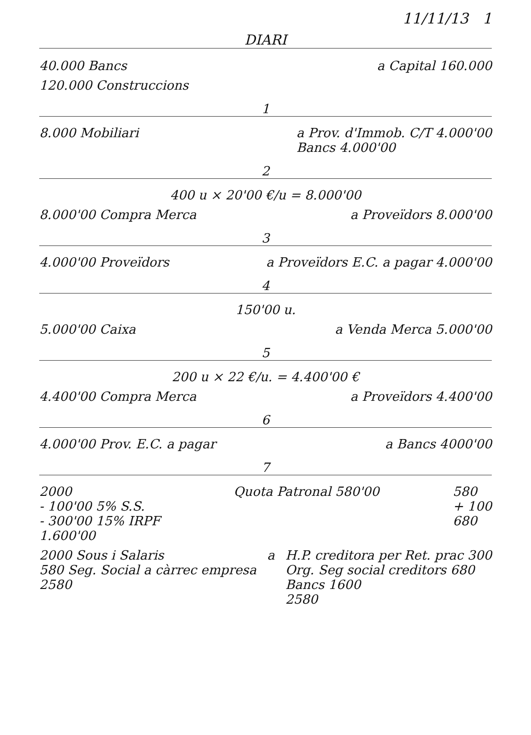11/11/13 1
DIARI
40.000 Bancs a Capital 160.000
120.000 Construccions
1
8.000 Mobiliari a Prov. d'Immob. C/T 4.000'00
Bancs 4.000'00
2
400 u × 20'00 €/u = 8.000'00
8.000'00 Compra Merca a Proveïdors 8.000'00
3
4.000'00 Proveïdors a Proveïdors E.C. a pagar 4.000'00
4
150'00 u.
5.000'00 Caixa a Venda Merca 5.000'00
5
200 u × 22 €/u. = 4.400'00 €
4.400'00 Compra Merca a Proveïdors 4.400'00
6
4.000'00 Prov. E.C. a pagar a Bancs 4000'00
7
2000
- 100'00 5% S.S.
- 300'00 15% IRPF
1.600'00 Quota Patronal 580'00 580
+ 100
680
2000 Sous i Salaris
580 Seg. Social a càrrec empresa
2580 a H.P. creditora per Ret. prac 300
Org. Seg social creditors 680
Bancs 1600
2580